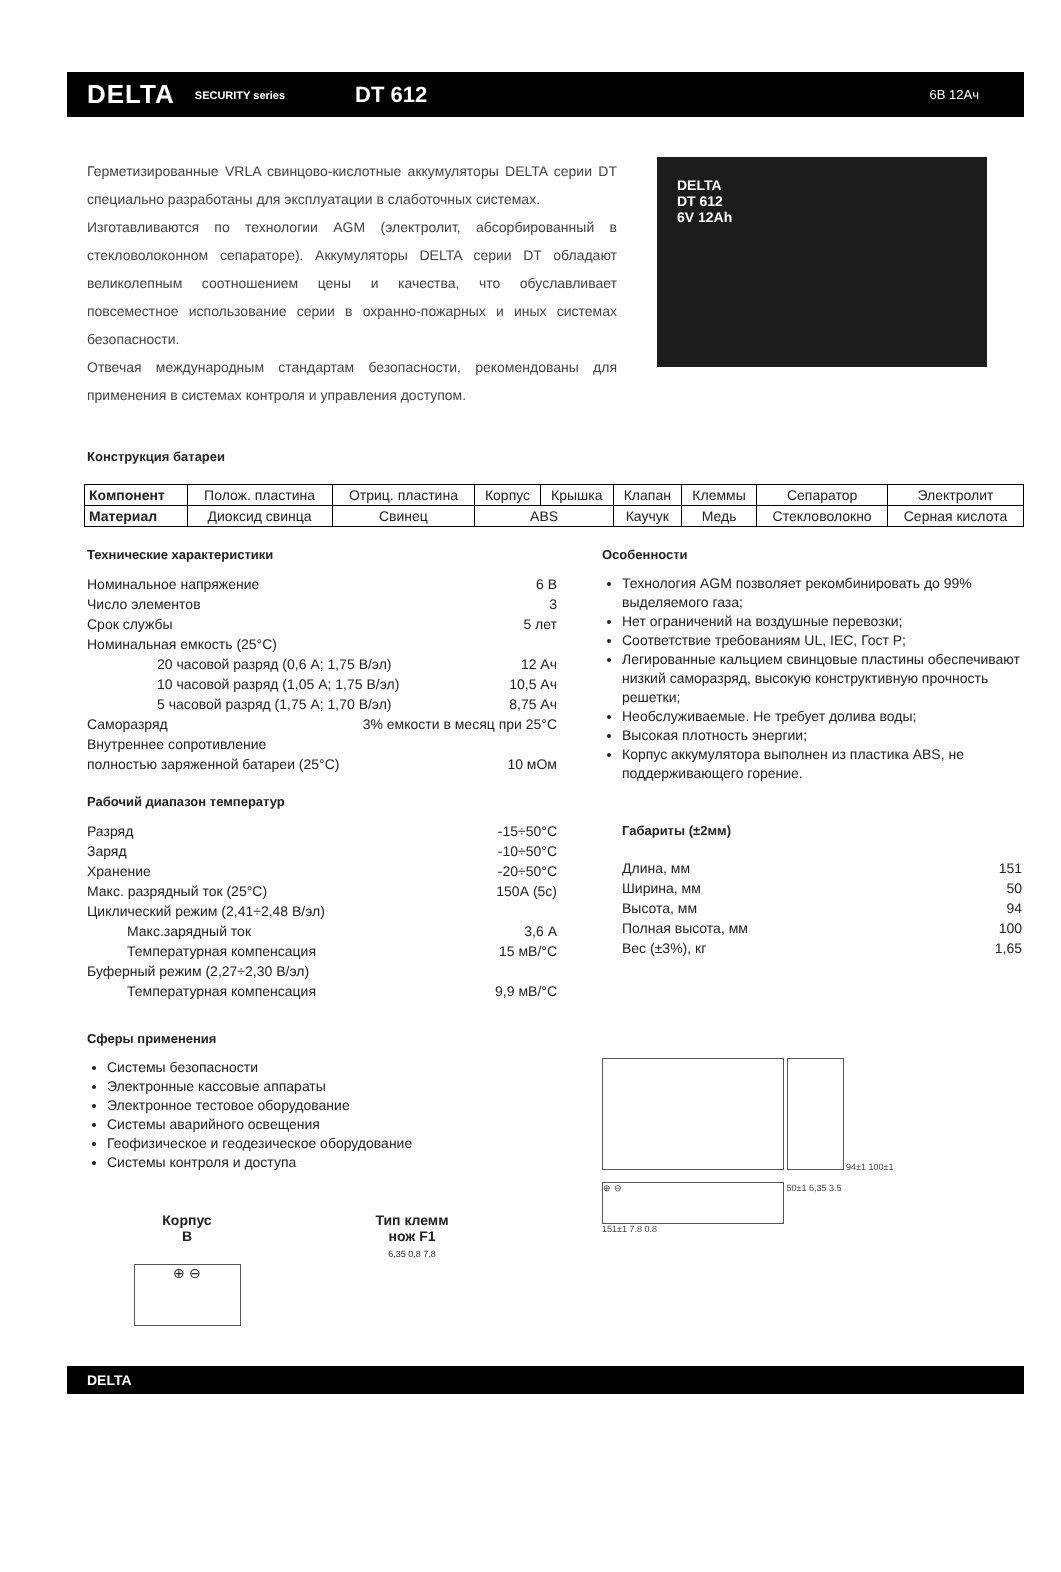DELTA SECURITY series DT 612 6В 12Ач
Герметизированные VRLA свинцово-кислотные аккумуляторы DELTA серии DT специально разработаны для эксплуатации в слаботочных системах.
Изготавливаются по технологии AGM (электролит, абсорбированный в стекловолоконном сепараторе). Аккумуляторы DELTA серии DT обладают великолепным соотношением цены и качества, что обуславливает повсеместное использование серии в охранно-пожарных и иных системах безопасности.
Отвечая международным стандартам безопасности, рекомендованы для применения в системах контроля и управления доступом.
DELTA
DT 612
6V 12Ah
Конструкция батареи
| Компонент | Полож. пластина | Отриц. пластина | Корпус | Крышка | Клапан | Клеммы | Сепаратор | Электролит |
| Материал | Диоксид свинца | Свинец | ABS | | Каучук | Медь | Стекловолокно | Серная кислота |
Технические характеристики
Номинальное напряжение 6 В
Число элементов 3
Срок службы 5 лет
Номинальная емкость (25°С)
20 часовой разряд (0,6 А; 1,75 В/эл) 12 Ач
10 часовой разряд (1,05 А; 1,75 В/эл) 10,5 Ач
5 часовой разряд (1,75 А; 1,70 В/эл) 8,75 Ач
Саморазряд 3% емкости в месяц при 25°С
Внутреннее сопротивление
полностью заряженной батареи (25°С) 10 мОм
Рабочий диапазон температур
Разряд -15÷50°С
Заряд -10÷50°С
Хранение -20÷50°С
Макс. разрядный ток (25°С) 150А (5с)
Циклический режим (2,41÷2,48 В/эл)
Макс.зарядный ток 3,6 А
Температурная компенсация 15 мВ/°С
Буферный режим (2,27÷2,30 В/эл)
Температурная компенсация 9,9 мВ/°С
Сферы применения
Системы безопасности
Электронные кассовые аппараты
Электронное тестовое оборудование
Системы аварийного освещения
Геофизическое и геодезическое оборудование
Системы контроля и доступа
Корпус
В
⊕ ⊖
Тип клемм
нож F1
6,35 0,8 7,8
Особенности
Технология AGM позволяет рекомбинировать до 99% выделяемого газа;
Нет ограничений на воздушные перевозки;
Соответствие требованиям UL, IEC, Гост Р;
Легированные кальцием свинцовые пластины обеспечивают низкий саморазряд, высокую конструктивную прочность решетки;
Необслуживаемые. Не требует долива воды;
Высокая плотность энергии;
Корпус аккумулятора выполнен из пластика ABS, не поддерживающего горение.
Габариты (±2мм)
Длина, мм 151
Ширина, мм 50
Высота, мм 94
Полная высота, мм 100
Вес (±3%), кг 1,65
94±1 100±1
⊕ ⊖
50±1 6,35 3.5
151±1 7.8 0.8
DELTA